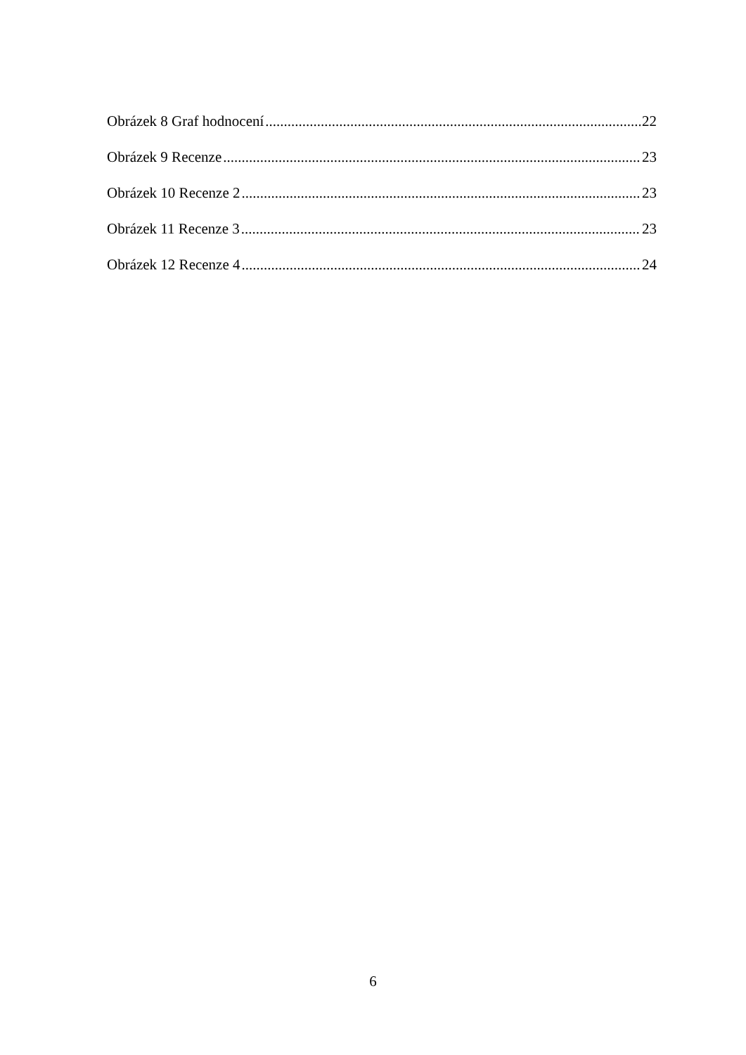Obrázek 8 Graf hodnocení 22
Obrázek 9 Recenze 23
Obrázek 10 Recenze 2 23
Obrázek 11 Recenze 3 23
Obrázek 12 Recenze 4 24
6